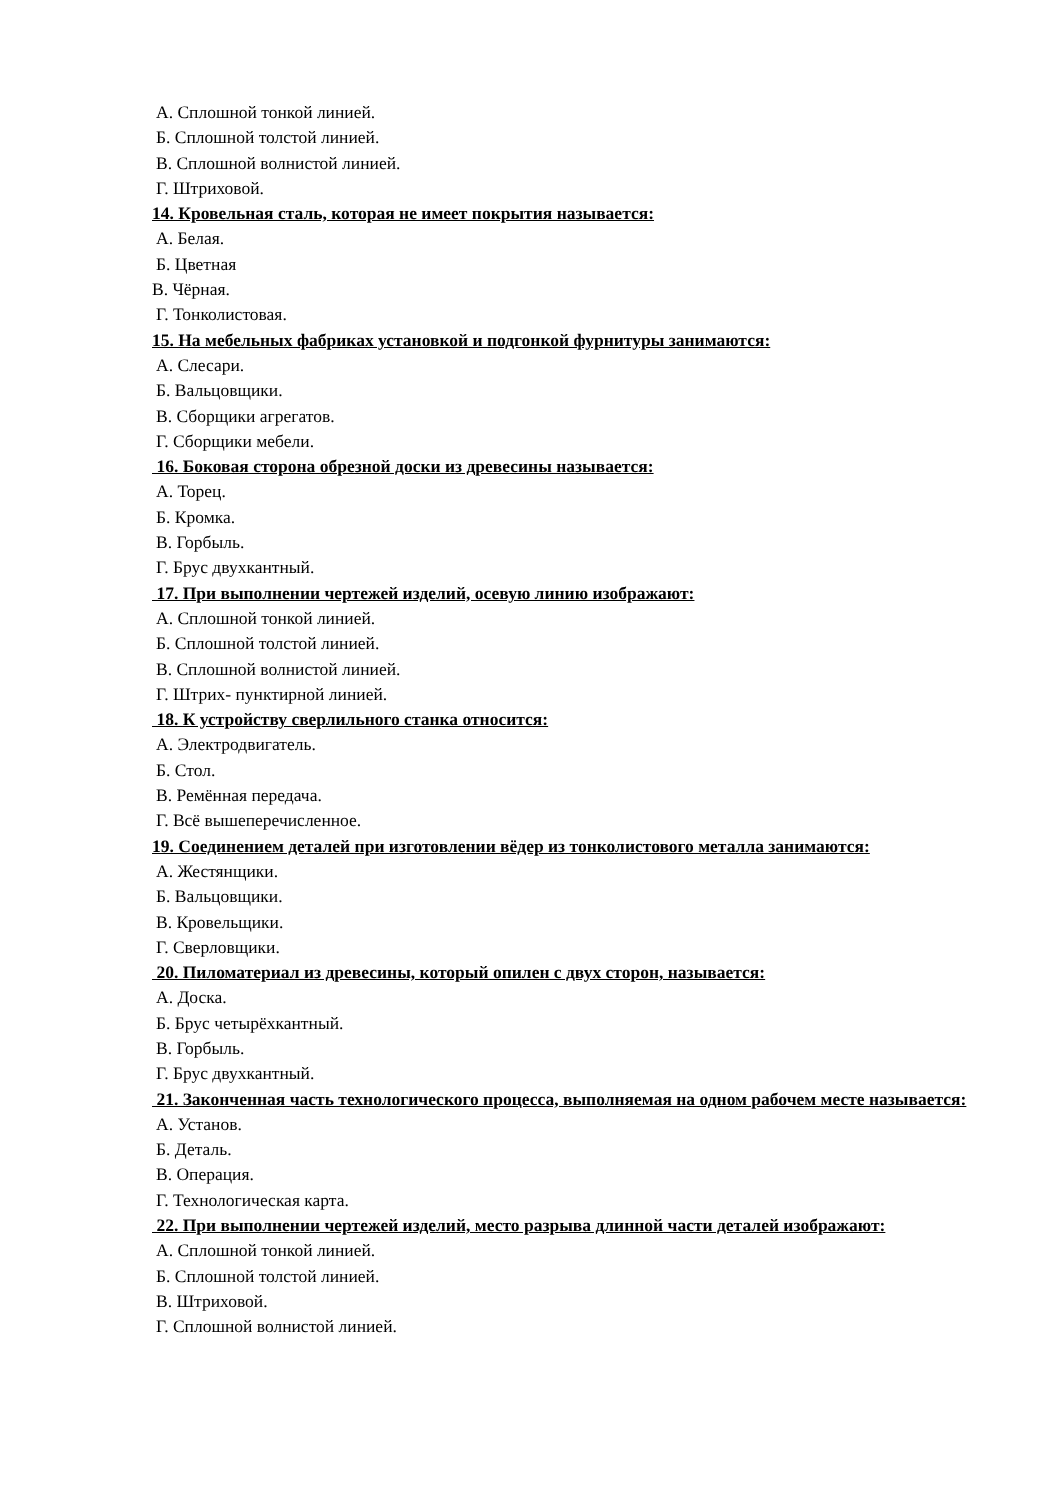А. Сплошной тонкой линией.
Б. Сплошной толстой линией.
В. Сплошной волнистой линией.
Г. Штриховой.
14. Кровельная сталь, которая не имеет покрытия называется:
А. Белая.
Б. Цветная
В. Чёрная.
Г. Тонколистовая.
15. На мебельных фабриках установкой и подгонкой фурнитуры занимаются:
А. Слесари.
Б. Вальцовщики.
В. Сборщики агрегатов.
Г. Сборщики мебели.
16. Боковая сторона обрезной доски из древесины называется:
А. Торец.
Б. Кромка.
В. Горбыль.
Г. Брус двухкантный.
17. При выполнении чертежей изделий, осевую линию изображают:
А. Сплошной тонкой линией.
Б. Сплошной толстой линией.
В. Сплошной волнистой линией.
Г. Штрих- пунктирной линией.
18. К устройству сверлильного станка относится:
А. Электродвигатель.
Б. Стол.
В. Ремённая передача.
Г. Всё вышеперечисленное.
19. Соединением деталей при изготовлении вёдер из тонколистового металла занимаются:
А. Жестянщики.
Б. Вальцовщики.
В. Кровельщики.
Г. Сверловщики.
20. Пиломатериал из древесины, который опилен с двух сторон, называется:
А. Доска.
Б. Брус четырёхкантный.
В. Горбыль.
Г. Брус двухкантный.
21. Законченная часть технологического процесса, выполняемая на одном рабочем месте называется:
А. Установ.
Б. Деталь.
В. Операция.
Г. Технологическая карта.
22. При выполнении чертежей изделий, место разрыва длинной части деталей изображают:
А. Сплошной тонкой линией.
Б. Сплошной толстой линией.
В. Штриховой.
Г. Сплошной волнистой линией.